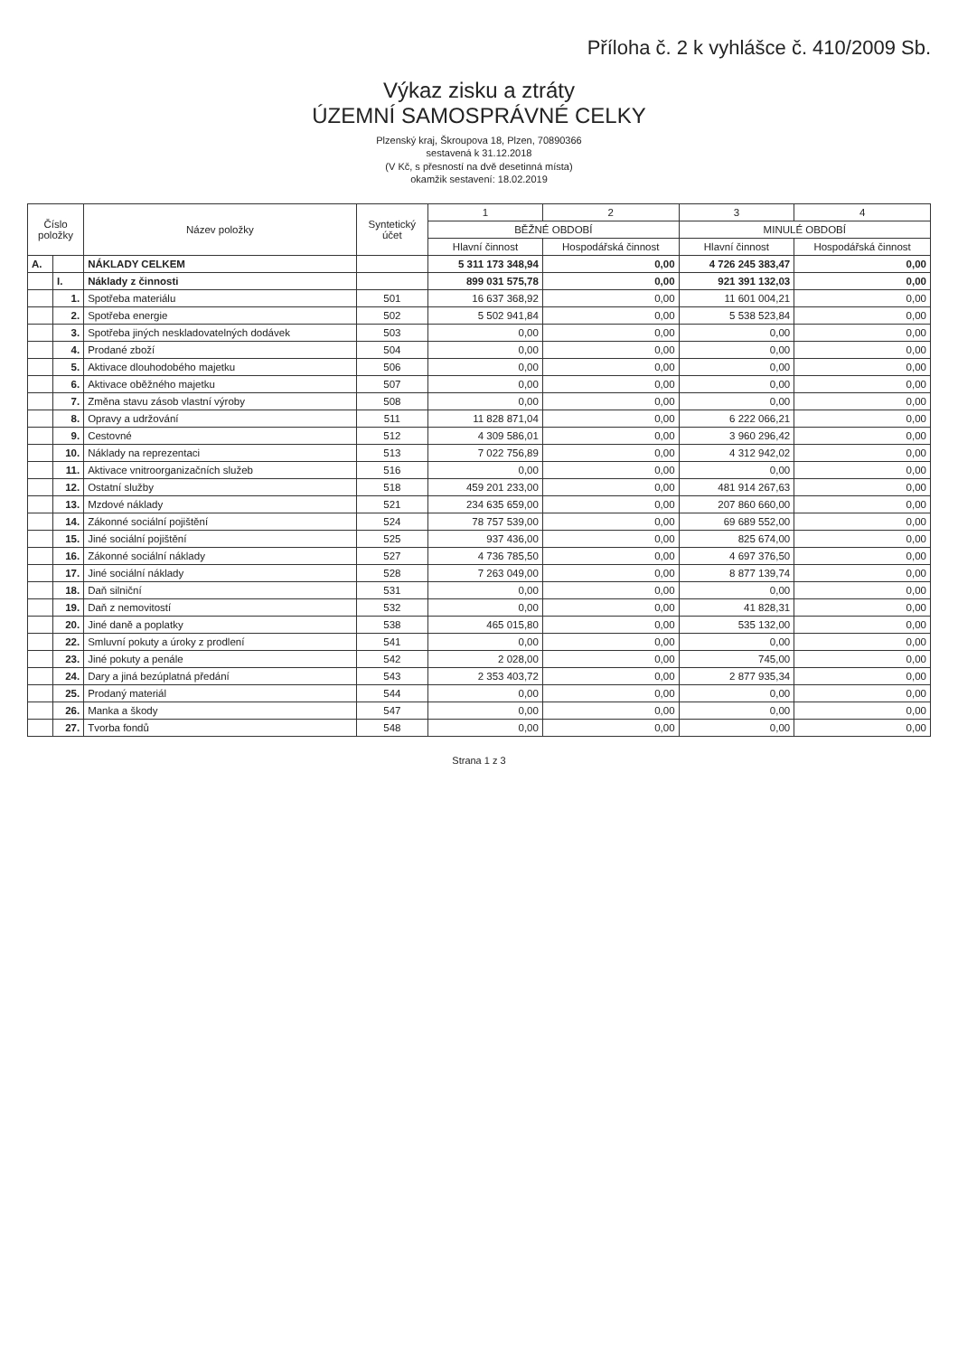Příloha č. 2 k vyhlášce č. 410/2009 Sb.
Výkaz zisku a ztráty
ÚZEMNÍ SAMOSPRÁVNÉ CELKY
Plzenský kraj, Škroupova 18, Plzen, 70890366
sestavená k 31.12.2018
(V Kč, s přesností na dvě desetinná místa)
okamžik sestavení: 18.02.2019
| Číslo položky | | Název položky | Syntetický účet | 1 | 2 | 3 | 4 |
| --- | --- | --- | --- | --- | --- | --- | --- |
| | | | | BĚŽNÉ OBDOBÍ | | MINULÉ OBDOBÍ | |
| | | | | Hlavní činnost | Hospodářská činnost | Hlavní činnost | Hospodářská činnost |
| A. | | NÁKLADY CELKEM | | 5 311 173 348,94 | 0,00 | 4 726 245 383,47 | 0,00 |
| | I. | Náklady z činnosti | | 899 031 575,78 | 0,00 | 921 391 132,03 | 0,00 |
| | 1. | Spotřeba materiálu | 501 | 16 637 368,92 | 0,00 | 11 601 004,21 | 0,00 |
| | 2. | Spotřeba energie | 502 | 5 502 941,84 | 0,00 | 5 538 523,84 | 0,00 |
| | 3. | Spotřeba jiných neskladovatelných dodávek | 503 | 0,00 | 0,00 | 0,00 | 0,00 |
| | 4. | Prodané zboží | 504 | 0,00 | 0,00 | 0,00 | 0,00 |
| | 5. | Aktivace dlouhodobého majetku | 506 | 0,00 | 0,00 | 0,00 | 0,00 |
| | 6. | Aktivace oběžného majetku | 507 | 0,00 | 0,00 | 0,00 | 0,00 |
| | 7. | Změna stavu zásob vlastní výroby | 508 | 0,00 | 0,00 | 0,00 | 0,00 |
| | 8. | Opravy a udržování | 511 | 11 828 871,04 | 0,00 | 6 222 066,21 | 0,00 |
| | 9. | Cestovné | 512 | 4 309 586,01 | 0,00 | 3 960 296,42 | 0,00 |
| | 10. | Náklady na reprezentaci | 513 | 7 022 756,89 | 0,00 | 4 312 942,02 | 0,00 |
| | 11. | Aktivace vnitroorganizačních služeb | 516 | 0,00 | 0,00 | 0,00 | 0,00 |
| | 12. | Ostatní služby | 518 | 459 201 233,00 | 0,00 | 481 914 267,63 | 0,00 |
| | 13. | Mzdové náklady | 521 | 234 635 659,00 | 0,00 | 207 860 660,00 | 0,00 |
| | 14. | Zákonné sociální pojištění | 524 | 78 757 539,00 | 0,00 | 69 689 552,00 | 0,00 |
| | 15. | Jiné sociální pojištění | 525 | 937 436,00 | 0,00 | 825 674,00 | 0,00 |
| | 16. | Zákonné sociální náklady | 527 | 4 736 785,50 | 0,00 | 4 697 376,50 | 0,00 |
| | 17. | Jiné sociální náklady | 528 | 7 263 049,00 | 0,00 | 8 877 139,74 | 0,00 |
| | 18. | Daň silniční | 531 | 0,00 | 0,00 | 0,00 | 0,00 |
| | 19. | Daň z nemovitostí | 532 | 0,00 | 0,00 | 41 828,31 | 0,00 |
| | 20. | Jiné daně a poplatky | 538 | 465 015,80 | 0,00 | 535 132,00 | 0,00 |
| | 22. | Smluvní pokuty a úroky z prodlení | 541 | 0,00 | 0,00 | 0,00 | 0,00 |
| | 23. | Jiné pokuty a penále | 542 | 2 028,00 | 0,00 | 745,00 | 0,00 |
| | 24. | Dary a jiná bezúplatná předání | 543 | 2 353 403,72 | 0,00 | 2 877 935,34 | 0,00 |
| | 25. | Prodaný materiál | 544 | 0,00 | 0,00 | 0,00 | 0,00 |
| | 26. | Manka a škody | 547 | 0,00 | 0,00 | 0,00 | 0,00 |
| | 27. | Tvorba fondů | 548 | 0,00 | 0,00 | 0,00 | 0,00 |
Strana 1 z 3